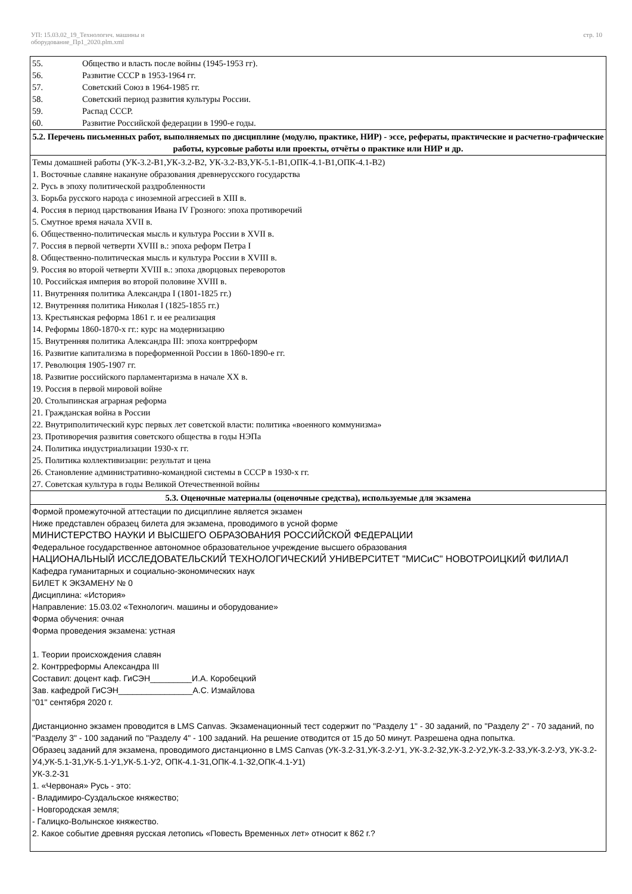УП: 15.03.02_19_Технологич. машины и
оборудование_Пр1_2020.plm.xml
стр. 10
55. Общество и власть после войны (1945-1953 гг).
56. Развитие СССР в 1953-1964 гг.
57. Советский Союз в 1964-1985 гг.
58. Советский период развития культуры России.
59. Распад СССР.
60. Развитие Российской федерации в 1990-е годы.
5.2. Перечень письменных работ, выполняемых по дисциплине (модулю, практике, НИР) - эссе, рефераты, практические и расчетно-графические работы, курсовые работы или проекты, отчёты о практике или НИР и др.
Темы домашней работы (УК-3.2-В1,УК-3.2-В2, УК-3.2-В3,УК-5.1-В1,ОПК-4.1-В1,ОПК-4.1-В2)
1. Восточные славяне накануне образования древнерусского государства
2. Русь в эпоху политической раздробленности
3. Борьба русского народа с иноземной агрессией в XIII в.
4. Россия в период царствования Ивана IV Грозного: эпоха противоречий
5. Смутное время начала XVII в.
6. Общественно-политическая мысль и культура России в XVII в.
7. Россия в первой четверти XVIII в.: эпоха реформ Петра I
8. Общественно-политическая мысль и культура России в XVIII в.
9. Россия во второй четверти XVIII в.: эпоха дворцовых переворотов
10. Российская империя во второй половине XVIII в.
11. Внутренняя политика Александра I (1801-1825 гг.)
12. Внутренняя политика Николая I (1825-1855 гг.)
13. Крестьянская реформа 1861 г. и ее реализация
14. Реформы 1860-1870-х гг.: курс на модернизацию
15. Внутренняя политика Александра III: эпоха контрреформ
16. Развитие капитализма в пореформенной России в 1860-1890-е гг.
17. Революция 1905-1907 гг.
18. Развитие российского парламентаризма в начале XX в.
19. Россия в первой мировой войне
20. Столыпинская аграрная реформа
21. Гражданская война в России
22. Внутриполитический курс первых лет советской власти: политика «военного коммунизма»
23. Противоречия развития советского общества в годы НЭПа
24. Политика индустриализации 1930-х гг.
25. Политика коллективизации: результат и цена
26. Становление административно-командной системы в СССР в 1930-х гг.
27. Советская культура в годы Великой Отечественной войны
5.3. Оценочные материалы (оценочные средства), используемые для экзамена
Формой промежуточной аттестации по дисциплине является экзамен
Ниже представлен образец билета для экзамена, проводимого в усной форме
МИНИСТЕРСТВО НАУКИ И ВЫСШЕГО ОБРАЗОВАНИЯ РОССИЙСКОЙ ФЕДЕРАЦИИ
Федеральное государственное автономное образовательное учреждение высшего образования
НАЦИОНАЛЬНЫЙ ИССЛЕДОВАТЕЛЬСКИЙ ТЕХНОЛОГИЧЕСКИЙ УНИВЕРСИТЕТ "МИСиС" НОВОТРОИЦКИЙ ФИЛИАЛ
Кафедра гуманитарных и социально-экономических наук
БИЛЕТ К ЭКЗАМЕНУ № 0
Дисциплина: «История»
Направление: 15.03.02 «Технологич. машины и оборудование»
Форма обучения: очная
Форма проведения экзамена: устная
1. Теории происхождения славян
2. Контрреформы Александра III
Составил: доцент каф. ГиСЭН_________И.А. Коробецкий
Зав. кафедрой ГиСЭН________________А.С. Измайлова
"01" сентября 2020 г.
Дистанционно экзамен проводится в LMS Canvas. Экзаменационный тест содержит по "Разделу 1" - 30 заданий, по "Разделу 2" - 70 заданий, по "Разделу 3" - 100 заданий по "Разделу 4" - 100 заданий. На решение отводится от 15 до 50 минут. Разрешена одна попытка.
Образец заданий для экзамена, проводимого дистанционно в LMS Canvas (УК-3.2-З1,УК-3.2-У1, УК-3.2-З2,УК-3.2-У2,УК-3.2-З3,УК-3.2-У3, УК-3.2-У4,УК-5.1-З1,УК-5.1-У1,УК-5.1-У2, ОПК-4.1-З1,ОПК-4.1-З2,ОПК-4.1-У1)
УК-3.2-З1
1. «Червоная» Русь - это:
- Владимиро-Суздальское княжество;
- Новгородская земля;
- Галицко-Волынское княжество.
2. Какое событие древняя русская летопись «Повесть Временных лет» относит к 862 г.?